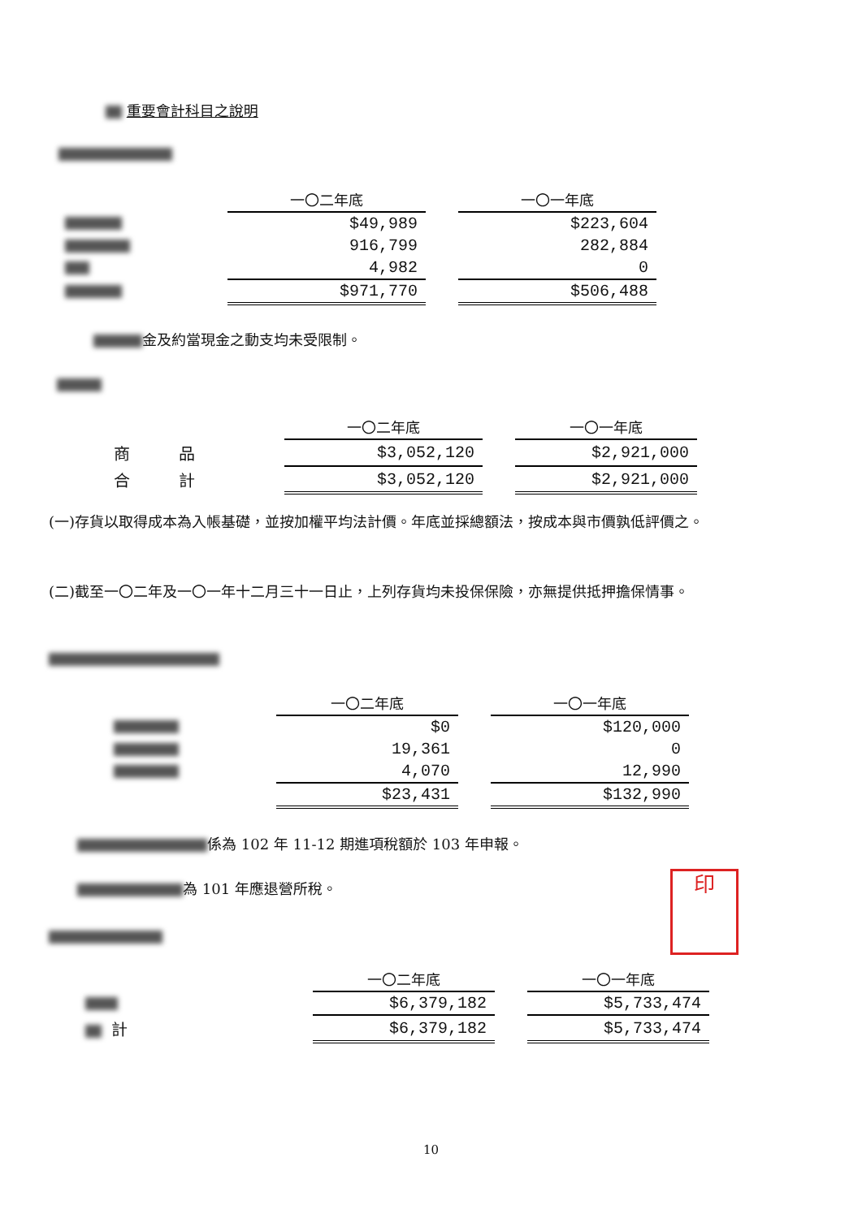重要會計科目之說明
| | 一〇二年底 | | 一〇一年底 |
| | $49,989 | | $223,604 |
| | 916,799 | | 282,884 |
| | 4,982 | | 0 |
| | $971,770 | | $506,488 |
金及約當現金之動支均未受限制。
| | 一〇二年底 | | 一〇一年底 |
| 商 品 | $3,052,120 | | $2,921,000 |
| 合 計 | $3,052,120 | | $2,921,000 |
(一)存貨以取得成本為入帳基礎，並按加權平均法計價。年底並採總額法，按成本與市價孰低評價之。
(二)截至一〇二年及一〇一年十二月三十一日止，上列存貨均未投保保險，亦無提供抵押擔保情事。
| | 一〇二年底 | | 一〇一年底 |
| | $0 | | $120,000 |
| | 19,361 | | 0 |
| | 4,070 | | 12,990 |
| | $23,431 | | $132,990 |
係為 102 年 11-12 期進項稅額於 103 年申報。
為 101 年應退營所稅。 印
| | 一〇二年底 | | 一〇一年底 |
| | $6,379,182 | | $5,733,474 |
| 計 | $6,379,182 | | $5,733,474 |
10